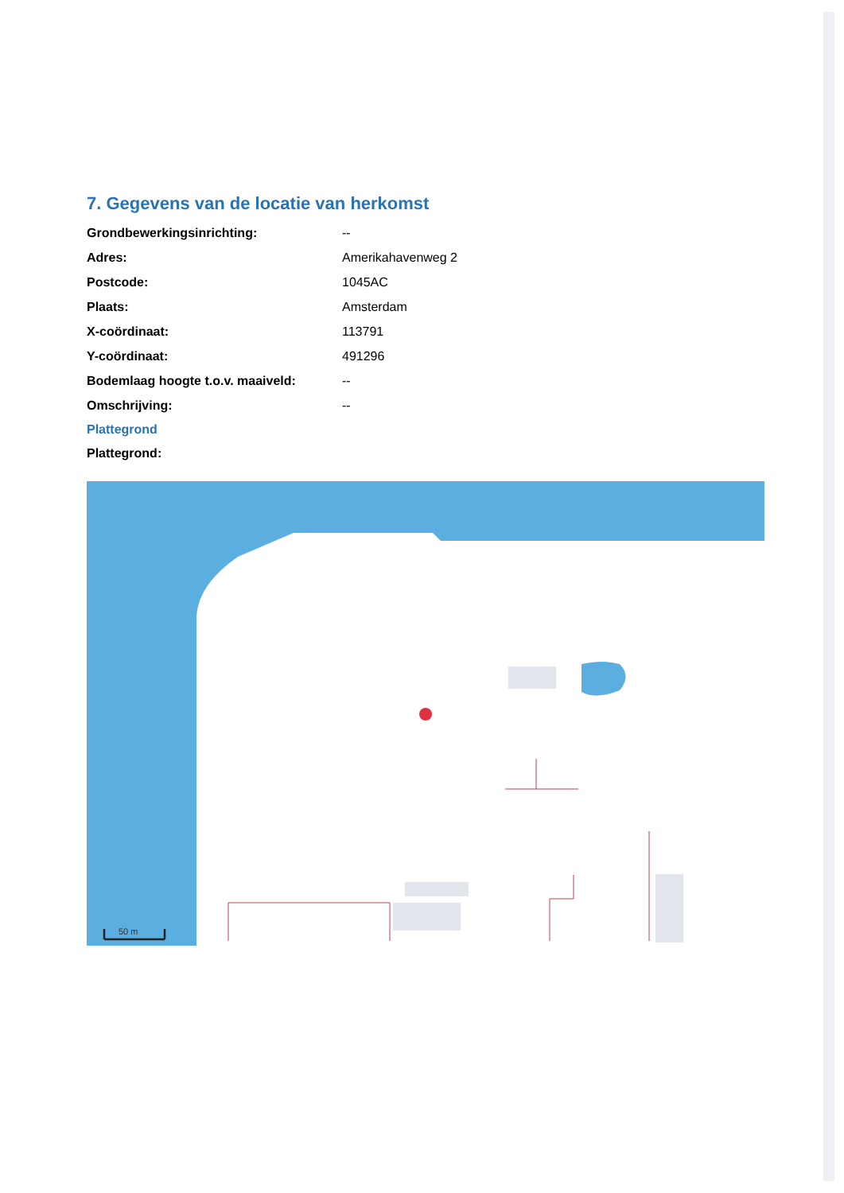7. Gegevens van de locatie van herkomst
| Grondbewerkingsinrichting: | -- |
| Adres: | Amerikahavenweg 2 |
| Postcode: | 1045AC |
| Plaats: | Amsterdam |
| X-coördinaat: | 113791 |
| Y-coördinaat: | 491296 |
| Bodemlaag hoogte t.o.v. maaiveld: | -- |
| Omschrijving: | -- |
Plattegrond
Plattegrond:
50 m